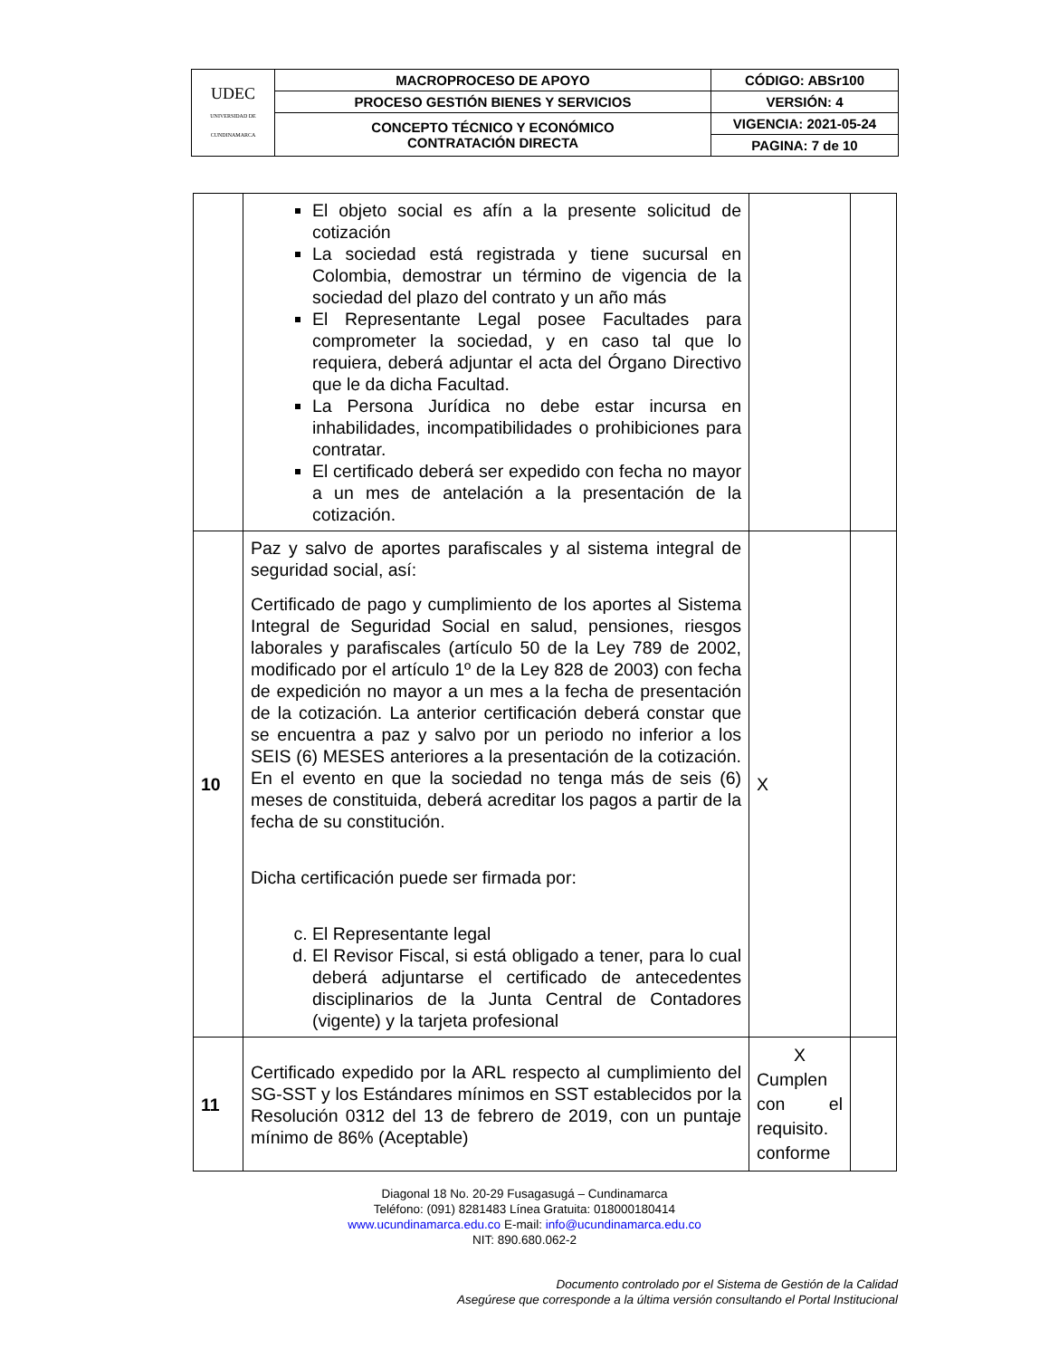| UDEC UNIVERSIDAD DE CUNDINAMARCA | MACROPROCESO DE APOYO | CÓDIGO: ABSr100 |
| | PROCESO GESTIÓN BIENES Y SERVICIOS | VERSIÓN: 4 |
| | CONCEPTO TÉCNICO Y ECONÓMICO CONTRATACIÓN DIRECTA | VIGENCIA: 2021-05-24 |
| | | PAGINA: 7 de 10 |
| | El objeto social es afín a la presente solicitud de cotización La sociedad está registrada y tiene sucursal en Colombia, demostrar un término de vigencia de la sociedad del plazo del contrato y un año más El Representante Legal posee Facultades para comprometer la sociedad, y en caso tal que lo requiera, deberá adjuntar el acta del Órgano Directivo que le da dicha Facultad. La Persona Jurídica no debe estar incursa en inhabilidades, incompatibilidades o prohibiciones para contratar. El certificado deberá ser expedido con fecha no mayor a un mes de antelación a la presentación de la cotización. | | |
| 10 | Paz y salvo de aportes parafiscales y al sistema integral de seguridad social, así: Certificado de pago y cumplimiento de los aportes al Sistema Integral de Seguridad Social en salud, pensiones, riesgos laborales y parafiscales (artículo 50 de la Ley 789 de 2002, modificado por el artículo 1º de la Ley 828 de 2003) con fecha de expedición no mayor a un mes a la fecha de presentación de la cotización. La anterior certificación deberá constar que se encuentra a paz y salvo por un periodo no inferior a los SEIS (6) MESES anteriores a la presentación de la cotización. En el evento en que la sociedad no tenga más de seis (6) meses de constituida, deberá acreditar los pagos a partir de la fecha de su constitución. Dicha certificación puede ser firmada por: c. El Representante legal d. El Revisor Fiscal, si está obligado a tener, para lo cual deberá adjuntarse el certificado de antecedentes disciplinarios de la Junta Central de Contadores (vigente) y la tarjeta profesional | X | |
| 11 | Certificado expedido por la ARL respecto al cumplimiento del SG-SST y los Estándares mínimos en SST establecidos por la Resolución 0312 del 13 de febrero de 2019, con un puntaje mínimo de 86% (Aceptable) | X Cumplen con el requisito. conforme | |
Diagonal 18 No. 20-29 Fusagasugá – Cundinamarca
Teléfono: (091) 8281483 Línea Gratuita: 018000180414
www.ucundinamarca.edu.co E-mail: info@ucundinamarca.edu.co
NIT: 890.680.062-2
Documento controlado por el Sistema de Gestión de la Calidad
Asegúrese que corresponde a la última versión consultando el Portal Institucional